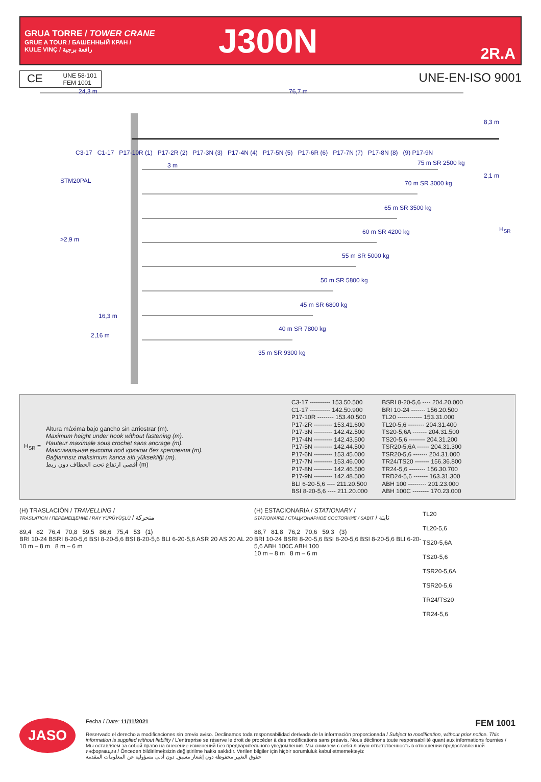GRUA TORRE / TOWER CRANE
GRUE A TOUR / БАШЕННЫЙ КРАН /
KULE VINÇ / رافعة برجية
J300N
2R.A
CE UNE 58-101
FEM 1001
UNE-EN-ISO 9001
24,3 m 76,7 m
C3-17 C1-17 P17-10R (1) P17-2R (2) P17-3N (3) P17-4N (4) P17-5N (5) P17-6R (6) P17-7N (7) P17-8N (8) (9) P17-9N
3 m
8,3 m
2,1 m
STM20PAL
>2,9 m
16,3 m
2,16 m
H<sub>SR</sub>
75 m SR 2500 kg
70 m SR 3000 kg
65 m SR 3500 kg
60 m SR 4200 kg
55 m SR 5000 kg
50 m SR 5800 kg
45 m SR 6800 kg
40 m SR 7800 kg
35 m SR 9300 kg
H<sub>SR</sub> = Altura máxima bajo gancho sin arriostrar (m).
Maximum height under hook without fastening (m).
Hauteur maximale sous crochet sans ancrage (m).
Максимальная высота под крюком без крепления (m).
Bağlantısız maksimum kanca altı yüksekliği (m).
أقصى ارتفاع تحت الخطاف دون ربط (m)
| C3-17 ---------- 153.50.500 |
| C1-17 ---------- 142.50.900 |
| P17-10R -------- 153.40.500 |
| P17-2R --------- 153.41.600 |
| P17-3N --------- 142.42.500 |
| P17-4N --------- 142.43.500 |
| P17-5N --------- 142.44.500 |
| P17-6N --------- 153.45.000 |
| P17-7N --------- 153.46.000 |
| P17-8N --------- 142.46.500 |
| P17-9N --------- 142.48.500 |
| BLI 6-20-5,6 ---- 211.20.500 |
| BSI 8-20-5,6 ---- 211.20.000 |
| BSRI 8-20-5,6 ---- 204.20.000 |
| BRI 10-24 ------- 156.20.500 |
| TL20 ------------ 153.31.000 |
| TL20-5,6 -------- 204.31.400 |
| TS20-5,6A ------- 204.31.500 |
| TS20-5,6 -------- 204.31.200 |
| TSR20-5,6A ------ 204.31.300 |
| TSR20-5,6 ------- 204.31.000 |
| TR24/TS20 ------- 156.36.800 |
| TR24-5,6 -------- 156.30.700 |
| TRD24-5,6 ------- 163.31.300 |
| ABH 100 --------- 201.23.000 |
| ABH 100C -------- 170.23.000 |
(H) TRASLACIÓN / TRAVELLING /
TRASLATION / ПЕРЕМЕЩЕНИЕ / RAY YÜRÜYÜŞLÜ / متحركة
89,4 82 76,4 70,8 59,5 86,6 75,4 53 (1)
BRI 10-24 BSRI 8-20-5,6 BSI 8-20-5,6 BSI 8-20-5,6 BLI 6-20-5,6 ASR 20 AS 20 AL 20
10 m – 8 m 8 m – 6 m
(H) ESTACIONARIA / STATIONARY /
STATIONAIRE / СТАЦИОНАРНОЕ СОСТОЯНИЕ / SABIT / ثابتة
88,7 81,8 76,2 70,6 59,3 (3)
BRI 10-24 BSRI 8-20-5,6 BSI 8-20-5,6 BSI 8-20-5,6 BLI 6-20-5,6 ABH 100C ABH 100
10 m – 8 m 8 m – 6 m
TL20
TL20-5,6
TS20-5,6A
TS20-5,6
TSR20-5,6A
TSR20-5,6
TR24/TS20
TR24-5,6
JASO
Fecha / Date: 11/11/2021 FEM 1001
Reservado el derecho a modificaciones sin previo aviso. Declinamos toda responsabilidad derivada de la información proporcionada / Subject to modification, without prior notice. This information is supplied without liability / L'entreprise se réserve le droit de procéder à des modifications sans préavis. Nous déclinons toute responsabilité quant aux informations fournies / Мы оставляем за собой право на внесение изменений без предварительного уведомления. Мы снимаем с себя любую ответственность в отношении предоставленной информации / Önceden bildirilmeksizin değiştirilme hakkı saklıdır. Verilen bilgiler için hiçbir sorumluluk kabul etmemekteyiz
حقوق التغيير محفوظة دون إشعار مسبق. دون أدنى مسؤولية عن المعلومات المقدمة